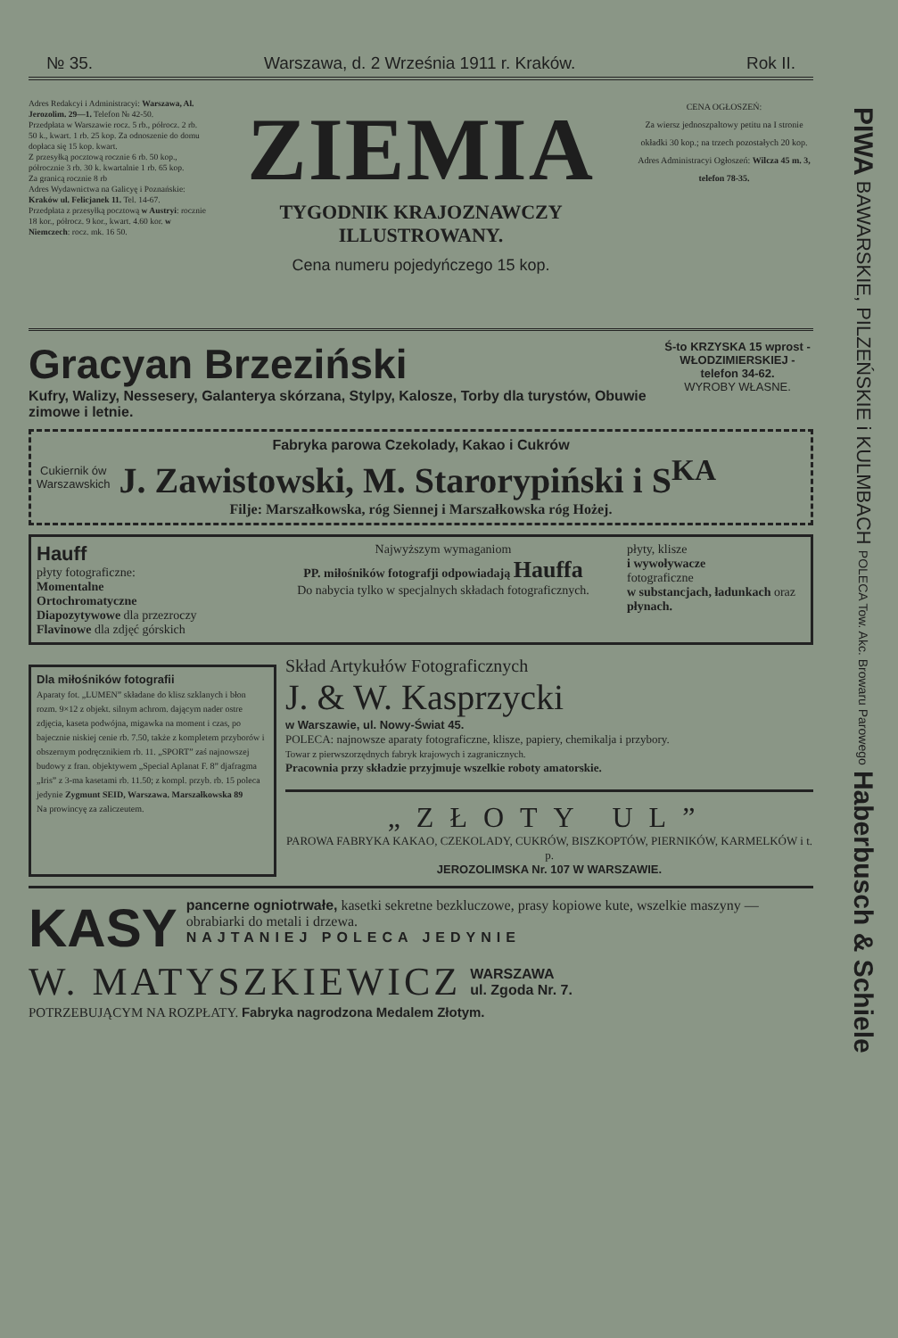№ 35. Warszawa, d. 2 Września 1911 r. Kraków. Rok II.
Adres Redakcyi i Administracyi: Warszawa, Al. Jerozolim. 29—1. Telefon № 42-50.
Przedpłata w Warszawie rocz. 5 rb., półrocz. 2 rb. 50 k., kwart. 1 rb. 25 kop. Za odnoszenie do domu dopłaca się 15 kop. kwart.
Z przesyłką pocztową rocznie 6 rb. 50 kop., półrocznie 3 rb. 30 k. kwartalnie 1 rb. 65 kop.
Za granicą rocznie 8 rb
Adres Wydawnictwa na Galicyę i Poznańskie: Kraków ul. Felicjanek 11. Tel. 14-67.
Przedpłata z przesyłką pocztową w Austryi: rocznie 18 kor., półrocz. 9 kor., kwart. 4.60 kor. w Niemczech: rocz. mk. 16 50.
ZIEMIA
TYGODNIK KRAJOZNAWCZY
ILLUSTROWANY.
Cena numeru pojedyńczego 15 kop.
CENA OGŁOSZEŃ:
Za wiersz jednoszpaltowy petitu na I stronie okładki 30 kop.; na trzech pozostałych 20 kop.
Adres Administracyi Ogłoszeń: Wilcza 45 m. 3, telefon 78-35.
Gracyan Brzeziński
Kufry, Walizy, Nessesery, Galanterya skórzana, Stylpy, Kalosze, Torby dla turystów, Obuwie zimowe i letnie.
Ś-to KRZYSKA 15 wprost - WŁODZIMIERSKIEJ - telefon 34-62.
WYROBY WŁASNE.
Fabryka parowa Czekolady, Kakao i Cukrów
Cukiernik ów
Warszawskich J. Zawistowski, M. Starorypiński i S<sup>KA</sup>
Filje: Marszałkowska, róg Siennej i Marszałkowska róg Hożej.
Hauff
płyty fotograficzne:
Momentalne
Ortochromatyczne
Diapozytywowe dla przezroczy
Flavinowe dla zdjęć górskich
Najwyższym wymaganiom
PP. miłośników fotografji odpowiadają Hauffa
Do nabycia tylko w specjalnych składach fotograficznych.
płyty, klisze
i wywoływacze
fotograficzne
w substancjach, ładunkach oraz płynach.
Dla miłośników fotografii
Aparaty fot. „LUMEN” składane do klisz szklanych i błon rozm. 9×12 z objekt. silnym achrom. dającym nader ostre zdjęcia, kaseta podwójna, migawka na moment i czas, po bajecznie niskiej cenie rb. 7.50, także z kompletem przyborów i obszernym podręcznikiem rb. 11. „SPORT” zaś najnowszej budowy z fran. objektywem „Special Aplanat F. 8” djafragma „Iris” z 3-ma kasetami rb. 11.50; z kompl. przyb. rb. 15 poleca jedynie Zygmunt SEID, Warszawa. Marszałkowska 89
Na prowincyę za zaliczeutem.
Skład Artykułów Fotograficznych
J. & W. Kasprzycki
w Warszawie, ul. Nowy-Świat 45.
POLECA: najnowsze aparaty fotograficzne, klisze, papiery, chemikalja i przybory.
Towar z pierwszorzędnych fabryk krajowych i zagranicznych.
Pracownia przy składzie przyjmuje wszelkie roboty amatorskie.
„ZŁOTY UL”
PAROWA FABRYKA KAKAO, CZEKOLADY, CUKRÓW, BISZKOPTÓW, PIERNIKÓW, KARMELKÓW i t. p.
JEROZOLIMSKA Nr. 107 W WARSZAWIE.
KASY pancerne ogniotrwałe, kasetki sekretne bezkluczowe, prasy kopiowe kute, wszelkie maszyny — obrabiarki do metali i drzewa.
NAJTANIEJ POLECA JEDYNIE
W. MATYSZKIEWICZ WARSZAWA
ul. Zgoda Nr. 7.
POTRZEBUJĄCYM NA ROZPŁATY. Fabryka nagrodzona Medalem Złotym.
PIWA BAWARSKIE, PILZEŃSKIE i KULMBACH POLECA Tow. Akc. Browaru Parowego Haberbusch & Schiele